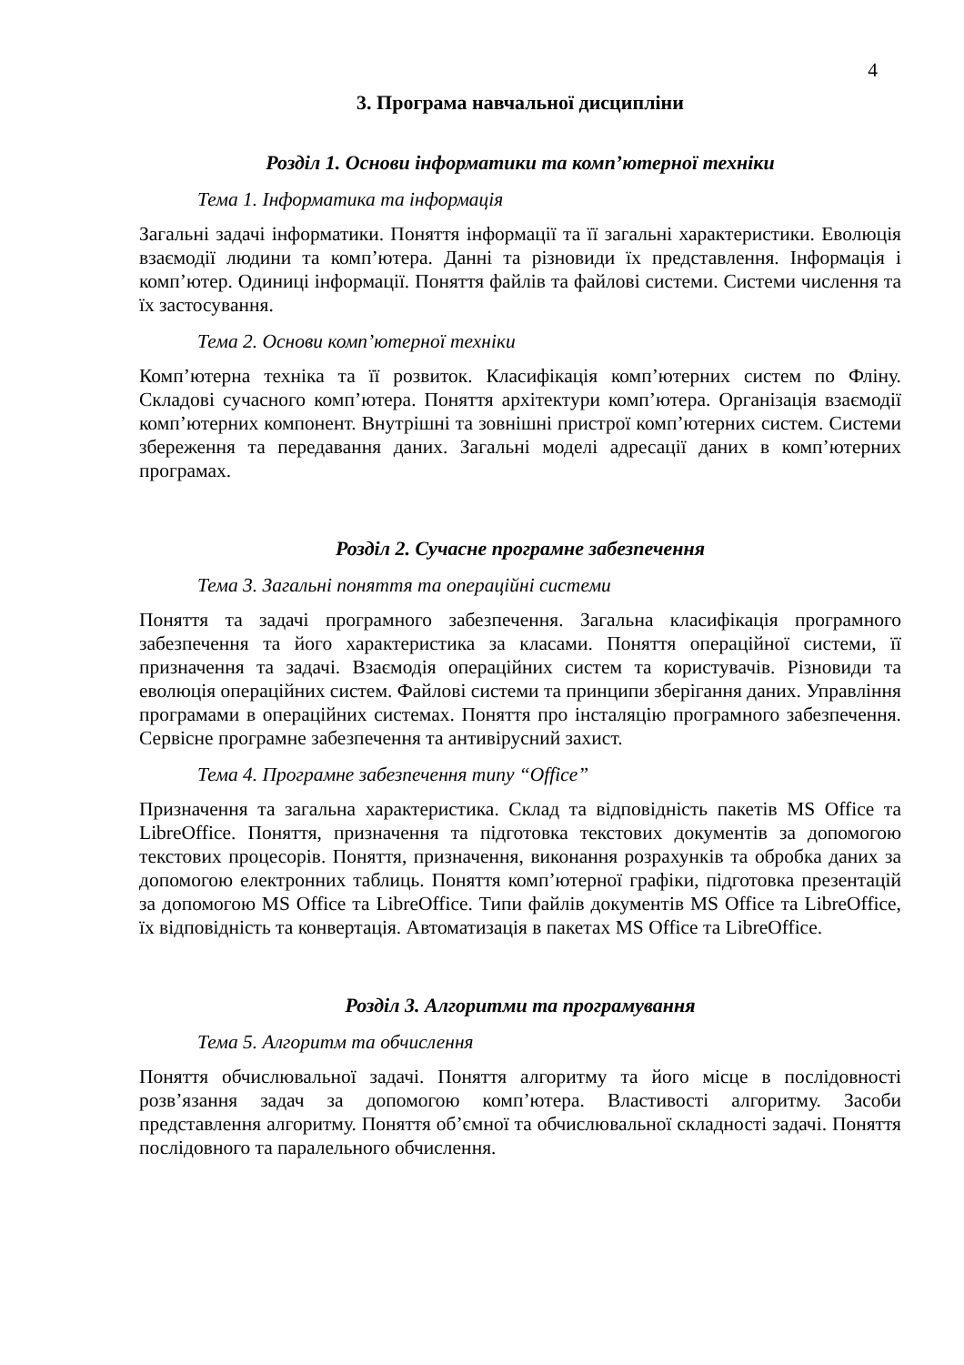4
3. Програма навчальної дисципліни
Розділ 1. Основи інформатики та комп’ютерної техніки
Тема 1. Інформатика та інформація
Загальні задачі інформатики. Поняття інформації та її загальні характеристики. Еволюція взаємодії людини та комп’ютера. Данні та різновиди їх представлення. Інформація і комп’ютер. Одиниці інформації. Поняття файлів та файлові системи. Системи числення та їх застосування.
Тема 2. Основи комп’ютерної техніки
Комп’ютерна техніка та її розвиток. Класифікація комп’ютерних систем по Фліну. Складові сучасного комп’ютера. Поняття архітектури комп’ютера. Організація взаємодії комп’ютерних компонент. Внутрішні та зовнішні пристрої комп’ютерних систем. Системи збереження та передавання даних. Загальні моделі адресації даних в комп’ютерних програмах.
Розділ 2. Сучасне програмне забезпечення
Тема 3. Загальні поняття та операційні системи
Поняття та задачі програмного забезпечення. Загальна класифікація програмного забезпечення та його характеристика за класами. Поняття операційної системи, її призначення та задачі. Взаємодія операційних систем та користувачів. Різновиди та еволюція операційних систем. Файлові системи та принципи зберігання даних. Управління програмами в операційних системах. Поняття про інсталяцію програмного забезпечення. Сервісне програмне забезпечення та антивірусний захист.
Тема 4. Програмне забезпечення типу “Office”
Призначення та загальна характеристика. Склад та відповідність пакетів MS Office та LibreOffice. Поняття, призначення та підготовка текстових документів за допомогою текстових процесорів. Поняття, призначення, виконання розрахунків та обробка даних за допомогою електронних таблиць. Поняття комп’ютерної графіки, підготовка презентацій за допомогою MS Office та LibreOffice. Типи файлів документів MS Office та LibreOffice, їх відповідність та конвертація. Автоматизація в пакетах MS Office та LibreOffice.
Розділ 3. Алгоритми та програмування
Тема 5. Алгоритм та обчислення
Поняття обчислювальної задачі. Поняття алгоритму та його місце в послідовності розв’язання задач за допомогою комп’ютера. Властивості алгоритму. Засоби представлення алгоритму. Поняття об’ємної та обчислювальної складності задачі. Поняття послідовного та паралельного обчислення.